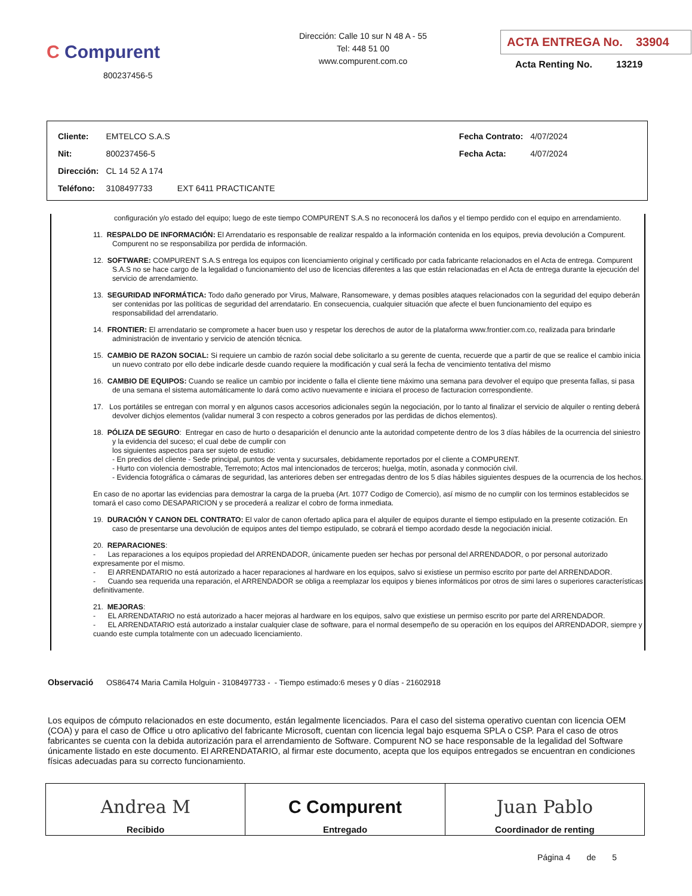C Compurent
800237456-5
Dirección: Calle 10 sur N 48 A - 55
Tel: 448 51 00
www.compurent.com.co
ACTA ENTREGA No. 33904
Acta Renting No. 13219
| Cliente: | EMTELCO S.A.S | | Fecha Contrato: | 4/07/2024 |
| Nit: | 800237456-5 | | Fecha Acta: | 4/07/2024 |
| Dirección: | CL 14 52 A 174 | | | |
| Teléfono: | 3108497733 | EXT 6411 PRACTICANTE | | |
configuración y/o estado del equipo; luego de este tiempo COMPURENT S.A.S no reconocerá los daños y el tiempo perdido con el equipo en arrendamiento.
11. RESPALDO DE INFORMACIÓN: El Arrendatario es responsable de realizar respaldo a la información contenida en los equipos, previa devolución a Compurent. Compurent no se responsabiliza por perdida de información.
12. SOFTWARE: COMPURENT S.A.S entrega los equipos con licenciamiento original y certificado por cada fabricante relacionados en el Acta de entrega. Compurent S.A.S no se hace cargo de la legalidad o funcionamiento del uso de licencias diferentes a las que están relacionadas en el Acta de entrega durante la ejecución del servicio de arrendamiento.
13. SEGURIDAD INFORMÁTICA: Todo daño generado por Virus, Malware, Ransomeware, y demas posibles ataques relacionados con la seguridad del equipo deberán ser contenidas por las políticas de seguridad del arrendatario. En consecuencia, cualquier situación que afecte el buen funcionamiento del equipo es responsabilidad del arrendatario.
14. FRONTIER: El arrendatario se compromete a hacer buen uso y respetar los derechos de autor de la plataforma www.frontier.com.co, realizada para brindarle administración de inventario y servicio de atención técnica.
15. CAMBIO DE RAZON SOCIAL: Si requiere un cambio de razón social debe solicitarlo a su gerente de cuenta, recuerde que a partir de que se realice el cambio inicia un nuevo contrato por ello debe indicarle desde cuando requiere la modificación y cual será la fecha de vencimiento tentativa del mismo
16. CAMBIO DE EQUIPOS: Cuando se realice un cambio por incidente o falla el cliente tiene máximo una semana para devolver el equipo que presenta fallas, si pasa de una semana el sistema automáticamente lo dará como activo nuevamente e iniciara el proceso de facturacion correspondiente.
17. Los portátiles se entregan con morral y en algunos casos accesorios adicionales según la negociación, por lo tanto al finalizar el servicio de alquiler o renting deberá devolver dichjos elementos (validar numeral 3 con respecto a cobros generados por las perdidas de dichos elementos).
18. PÓLIZA DE SEGURO: Entregar en caso de hurto o desaparición el denuncio ante la autoridad competente dentro de los 3 días hábiles de la ocurrencia del siniestro y la evidencia del suceso; el cual debe de cumplir con
los siguientes aspectos para ser sujeto de estudio:
- En predios del cliente - Sede principal, puntos de venta y sucursales, debidamente reportados por el cliente a COMPURENT.
- Hurto con violencia demostrable, Terremoto; Actos mal intencionados de terceros; huelga, motín, asonada y conmoción civil.
- Evidencia fotográfica o cámaras de seguridad, las anteriores deben ser entregadas dentro de los 5 días hábiles siguientes despues de la ocurrencia de los hechos.
En caso de no aportar las evidencias para demostrar la carga de la prueba (Art. 1077 Codigo de Comercio), así mismo de no cumplir con los terminos establecidos se tomará el caso como DESAPARICION y se procederá a realizar el cobro de forma inmediata.
19. DURACIÓN Y CANON DEL CONTRATO: El valor de canon ofertado aplica para el alquiler de equipos durante el tiempo estipulado en la presente cotización. En caso de presentarse una devolución de equipos antes del tiempo estipulado, se cobrará el tiempo acordado desde la negociación inicial.
20. REPARACIONES:
- Las reparaciones a los equipos propiedad del ARRENDADOR, únicamente pueden ser hechas por personal del ARRENDADOR, o por personal autorizado expresamente por el mismo.
- El ARRENDATARIO no está autorizado a hacer reparaciones al hardware en los equipos, salvo si existiese un permiso escrito por parte del ARRENDADOR.
- Cuando sea requerida una reparación, el ARRENDADOR se obliga a reemplazar los equipos y bienes informáticos por otros de simi lares o superiores características definitivamente.
21. MEJORAS:
- EL ARRENDATARIO no está autorizado a hacer mejoras al hardware en los equipos, salvo que existiese un permiso escrito por parte del ARRENDADOR.
- EL ARRENDATARIO está autorizado a instalar cualquier clase de software, para el normal desempeño de su operación en los equipos del ARRENDADOR, siempre y cuando este cumpla totalmente con un adecuado licenciamiento.
Observació OS86474 Maria Camila Holguin - 3108497733 - - Tiempo estimado:6 meses y 0 días - 21602918
Los equipos de cómputo relacionados en este documento, están legalmente licenciados. Para el caso del sistema operativo cuentan con licencia OEM (COA) y para el caso de Office u otro aplicativo del fabricante Microsoft, cuentan con licencia legal bajo esquema SPLA o CSP. Para el caso de otros fabricantes se cuenta con la debida autorización para el arrendamiento de Software. Compurent NO se hace responsable de la legalidad del Software únicamente listado en este documento. El ARRENDATARIO, al firmar este documento, acepta que los equipos entregados se encuentran en condiciones físicas adecuadas para su correcto funcionamiento.
| Andrea M Recibido | C Compurent Entregado | Juan Pablo Coordinador de renting |
Página 4 de 5